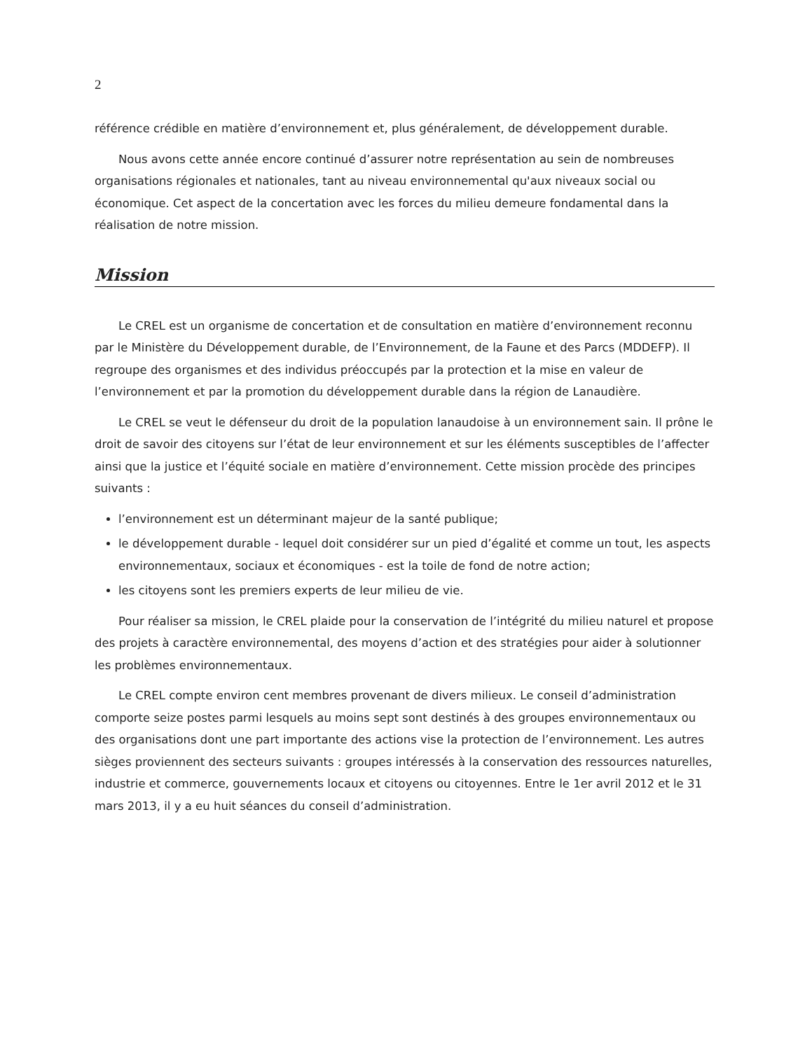2
référence crédible en matière d’environnement et, plus généralement, de développement durable.
Nous avons cette année encore continué d’assurer notre représentation au sein de nombreuses organisations régionales et nationales, tant au niveau environnemental qu'aux niveaux social ou économique. Cet aspect de la concertation avec les forces du milieu demeure fondamental dans la réalisation de notre mission.
Mission
Le CREL est un organisme de concertation et de consultation en matière d’environnement reconnu par le Ministère du Développement durable, de l’Environnement, de la Faune et des Parcs (MDDEFP). Il regroupe des organismes et des individus préoccupés par la protection et la mise en valeur de l’environnement et par la promotion du développement durable dans la région de Lanaudière.
Le CREL se veut le défenseur du droit de la population lanaudoise à un environnement sain. Il prône le droit de savoir des citoyens sur l’état de leur environnement et sur les éléments susceptibles de l’affecter ainsi que la justice et l’équité sociale en matière d’environnement. Cette mission procède des principes suivants :
l’environnement est un déterminant majeur de la santé publique;
le développement durable - lequel doit considérer sur un pied d’égalité et comme un tout, les aspects environnementaux, sociaux et économiques - est la toile de fond de notre action;
les citoyens sont les premiers experts de leur milieu de vie.
Pour réaliser sa mission, le CREL plaide pour la conservation de l’intégrité du milieu naturel et propose des projets à caractère environnemental, des moyens d’action et des stratégies pour aider à solutionner les problèmes environnementaux.
Le CREL compte environ cent membres provenant de divers milieux. Le conseil d’administration comporte seize postes parmi lesquels au moins sept sont destinés à des groupes environnementaux ou des organisations dont une part importante des actions vise la protection de l’environnement. Les autres sièges proviennent des secteurs suivants : groupes intéressés à la conservation des ressources naturelles, industrie et commerce, gouvernements locaux et citoyens ou citoyennes. Entre le 1er avril 2012 et le 31 mars 2013, il y a eu huit séances du conseil d’administration.